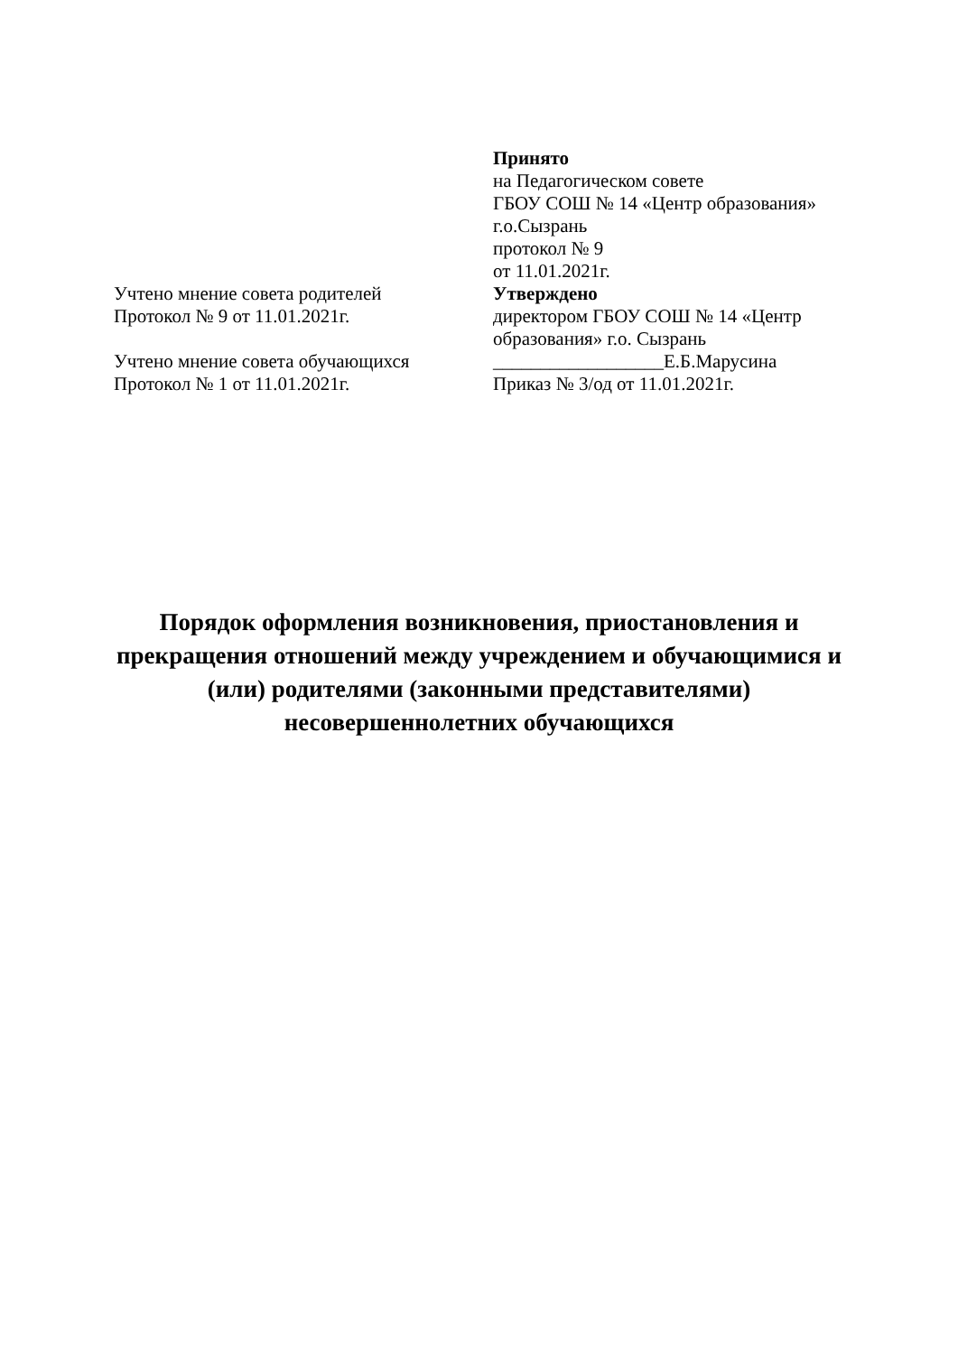Принято
на Педагогическом совете
ГБОУ СОШ № 14 «Центр образования»
г.о.Сызрань
протокол № 9
от 11.01.2021г.
Учтено мнение совета родителей
Протокол № 9 от 11.01.2021г.
Учтено мнение совета обучающихся
Протокол № 1 от 11.01.2021г.
Утверждено
директором ГБОУ СОШ № 14 «Центр образования» г.о. Сызрань
__________________Е.Б.Марусина
Приказ № 3/од от 11.01.2021г.
Порядок оформления возникновения, приостановления и
прекращения отношений между учреждением и обучающимися и
(или) родителями (законными представителями)
несовершеннолетних обучающихся